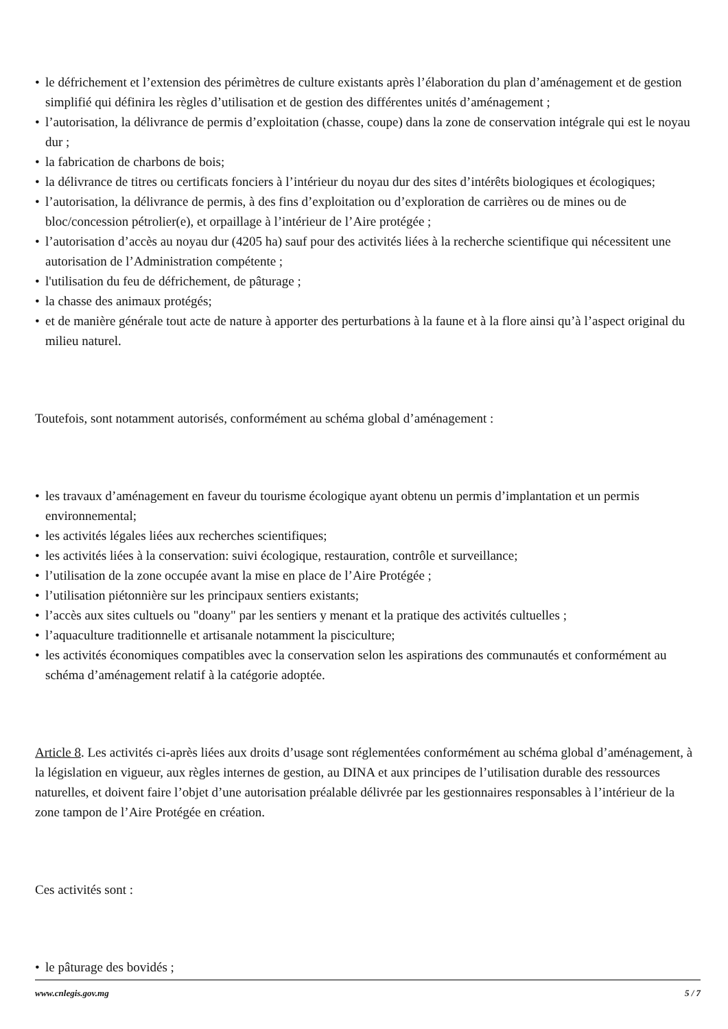• le défrichement et l’extension des périmètres de culture existants après l’élaboration du plan d’aménagement et de gestion simplifié qui définira les règles d’utilisation et de gestion des différentes unités d’aménagement ;
• l’autorisation, la délivrance de permis d’exploitation (chasse, coupe) dans la zone de conservation intégrale qui est le noyau dur ;
• la fabrication de charbons de bois;
• la délivrance de titres ou certificats fonciers à l’intérieur du noyau dur des sites d’intérêts biologiques et écologiques;
• l’autorisation, la délivrance de permis, à des fins d’exploitation ou d’exploration de carrières ou de mines ou de bloc/concession pétrolier(e), et orpaillage à l’intérieur de l’Aire protégée ;
• l’autorisation d’accès au noyau dur (4205 ha) sauf pour des activités liées à la recherche scientifique qui nécessitent une autorisation de l’Administration compétente ;
• l'utilisation du feu de défrichement, de pâturage ;
• la chasse des animaux protégés;
• et de manière générale tout acte de nature à apporter des perturbations à la faune et à la flore ainsi qu’à l’aspect original du milieu naturel.
Toutefois, sont notamment autorisés, conformément au schéma global d’aménagement :
• les travaux d’aménagement en faveur du tourisme écologique ayant obtenu un permis d’implantation et un permis environnemental;
• les activités légales liées aux recherches scientifiques;
• les activités liées à la conservation: suivi écologique, restauration, contrôle et surveillance;
• l’utilisation de la zone occupée avant la mise en place de l’Aire Protégée ;
• l’utilisation piétonnière sur les principaux sentiers existants;
• l’accès aux sites cultuels ou "doany" par les sentiers y menant et la pratique des activités cultuelles ;
• l’aquaculture traditionnelle et artisanale notamment la pisciculture;
• les activités économiques compatibles avec la conservation selon les aspirations des communautés et conformément au schéma d’aménagement relatif à la catégorie adoptée.
Article 8. Les activités ci-après liées aux droits d’usage sont réglementées conformément au schéma global d’aménagement, à la législation en vigueur, aux règles internes de gestion, au DINA et aux principes de l’utilisation durable des ressources naturelles, et doivent faire l’objet d’une autorisation préalable délivrée par les gestionnaires responsables à l’intérieur de la zone tampon de l’Aire Protégée en création.
Ces activités sont :
• le pâturage des bovidés ;
www.cnlegis.gov.mg 5 / 7